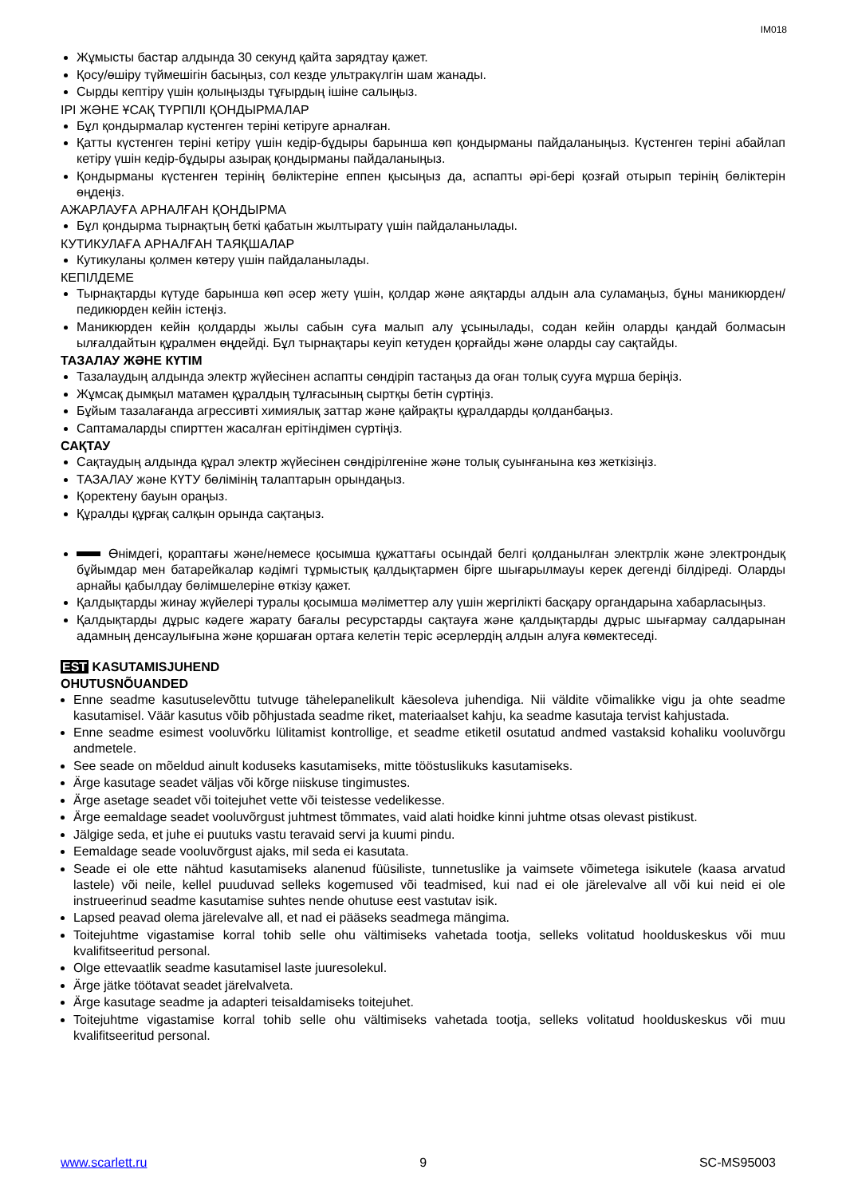IM018
Жұмысты бастар алдында 30 секунд қайта зарядтау қажет.
Қосу/өшіру түймешігін басыңыз, сол кезде ультракүлгін шам жанады.
Сырды кептіру үшін қолыңызды тұғырдың ішіне салыңыз.
ІРІ ЖӘНЕ ҰСАҚ ТҮРПІЛІ ҚОНДЫРМАЛАР
Бұл қондырмалар күстенген теріні кетіруге арналған.
Қатты күстенген теріні кетіру үшін кедір-бұдыры барынша көп қондырманы пайдаланыңыз. Күстенген теріні абайлап кетіру үшін кедір-бұдыры азырақ қондырманы пайдаланыңыз.
Қондырманы күстенген терінің бөліктеріне еппен қысыңыз да, аспапты әрі-бері қозғай отырып терінің бөліктерін өңдеңіз.
АЖАРЛАУҒА АРНАЛҒАН ҚОНДЫРМА
Бұл қондырма тырнақтың беткі қабатын жылтырату үшін пайдаланылады.
КУТИКУЛАҒА АРНАЛҒАН ТАЯҚШАЛАР
Кутикуланы қолмен көтеру үшін пайдаланылады.
КЕПІЛДЕМЕ
Тырнақтарды күтуде барынша көп әсер жету үшін, қолдар және аяқтарды алдын ала суламаңыз, бұны маникюрден/ педикюрден кейін істеңіз.
Маникюрден кейін қолдарды жылы сабын суға малып алу ұсынылады, содан кейін оларды қандай болмасын ылғалдайтын құралмен өңдейді. Бұл тырнақтары кеуіп кетуден қорғайды және оларды сау сақтайды.
ТАЗАЛАУ ЖӘНЕ КҮТІМ
Тазалаудың алдында электр жүйесінен аспапты сөндіріп тастаңыз да оған толық сууға мұрша беріңіз.
Жұмсақ дымқыл матамен құралдың тұлғасының сыртқы бетін сүртіңіз.
Бұйым тазалағанда агрессивті химиялық заттар және қайрақты құралдарды қолданбаңыз.
Саптамаларды спирттен жасалған ерітіндімен сүртіңіз.
САҚТАУ
Сақтаудың алдында құрал электр жүйесінен сөндірілгеніне және толық суынғанына көз жеткізіңіз.
ТАЗАЛАУ және КҮТУ бөлімінің талаптарын орындаңыз.
Қоректену бауын ораңыз.
Құралды құрғақ салқын орында сақтаңыз.
Өнімдегі, қораптағы және/немесе қосымша құжаттағы осындай белгі қолданылған электрлік және электрондық бұйымдар мен батарейкалар кәдімгі тұрмыстық қалдықтармен бірге шығарылмауы керек дегенді білдіреді. Оларды арнайы қабылдау бөлімшелеріне өткізу қажет.
Қалдықтарды жинау жүйелері туралы қосымша мәліметтер алу үшін жергілікті басқару органдарына хабарласыңыз.
Қалдықтарды дұрыс кәдеге жарату бағалы ресурстарды сақтауға және қалдықтарды дұрыс шығармау салдарынан адамның денсаулығына және қоршаған ортаға келетін теріс әсерлердің алдын алуға көмектеседі.
EST KASUTAMISJUHEND
OHUTUSNÕUANDED
Enne seadme kasutuselevõttu tutvuge tähelepanelikult käesoleva juhendiga. Nii väldite võimalikke vigu ja ohte seadme kasutamisel. Väär kasutus võib põhjustada seadme riket, materiaalset kahju, ka seadme kasutaja tervist kahjustada.
Enne seadme esimest vooluvõrku lülitamist kontrollige, et seadme etiketil osutatud andmed vastaksid kohaliku vooluvõrgu andmetele.
See seade on mõeldud ainult koduseks kasutamiseks, mitte tööstuslikuks kasutamiseks.
Ärge kasutage seadet väljas või kõrge niiskuse tingimustes.
Ärge asetage seadet või toitejuhet vette või teistesse vedelikesse.
Ärge eemaldage seadet vooluvõrgust juhtmest tõmmates, vaid alati hoidke kinni juhtme otsas olevast pistikust.
Jälgige seda, et juhe ei puutuks vastu teravaid servi ja kuumi pindu.
Eemaldage seade vooluvõrgust ajaks, mil seda ei kasutata.
Seade ei ole ette nähtud kasutamiseks alanenud füüsiliste, tunnetuslike ja vaimsete võimetega isikutele (kaasa arvatud lastele) või neile, kellel puuduvad selleks kogemused või teadmised, kui nad ei ole järelevalve all või kui neid ei ole instrueerinud seadme kasutamise suhtes nende ohutuse eest vastutav isik.
Lapsed peavad olema järelevalve all, et nad ei pääseks seadmega mängima.
Toitejuhtme vigastamise korral tohib selle ohu vältimiseks vahetada tootja, selleks volitatud hoolduskeskus või muu kvalifitseeritud personal.
Olge ettevaatlik seadme kasutamisel laste juuresolekul.
Ärge jätke töötavat seadet järelvalveta.
Ärge kasutage seadme ja adapteri teisaldamiseks toitejuhet.
Toitejuhtme vigastamise korral tohib selle ohu vältimiseks vahetada tootja, selleks volitatud hoolduskeskus või muu kvalifitseeritud personal.
www.scarlett.ru 9 SC-MS95003